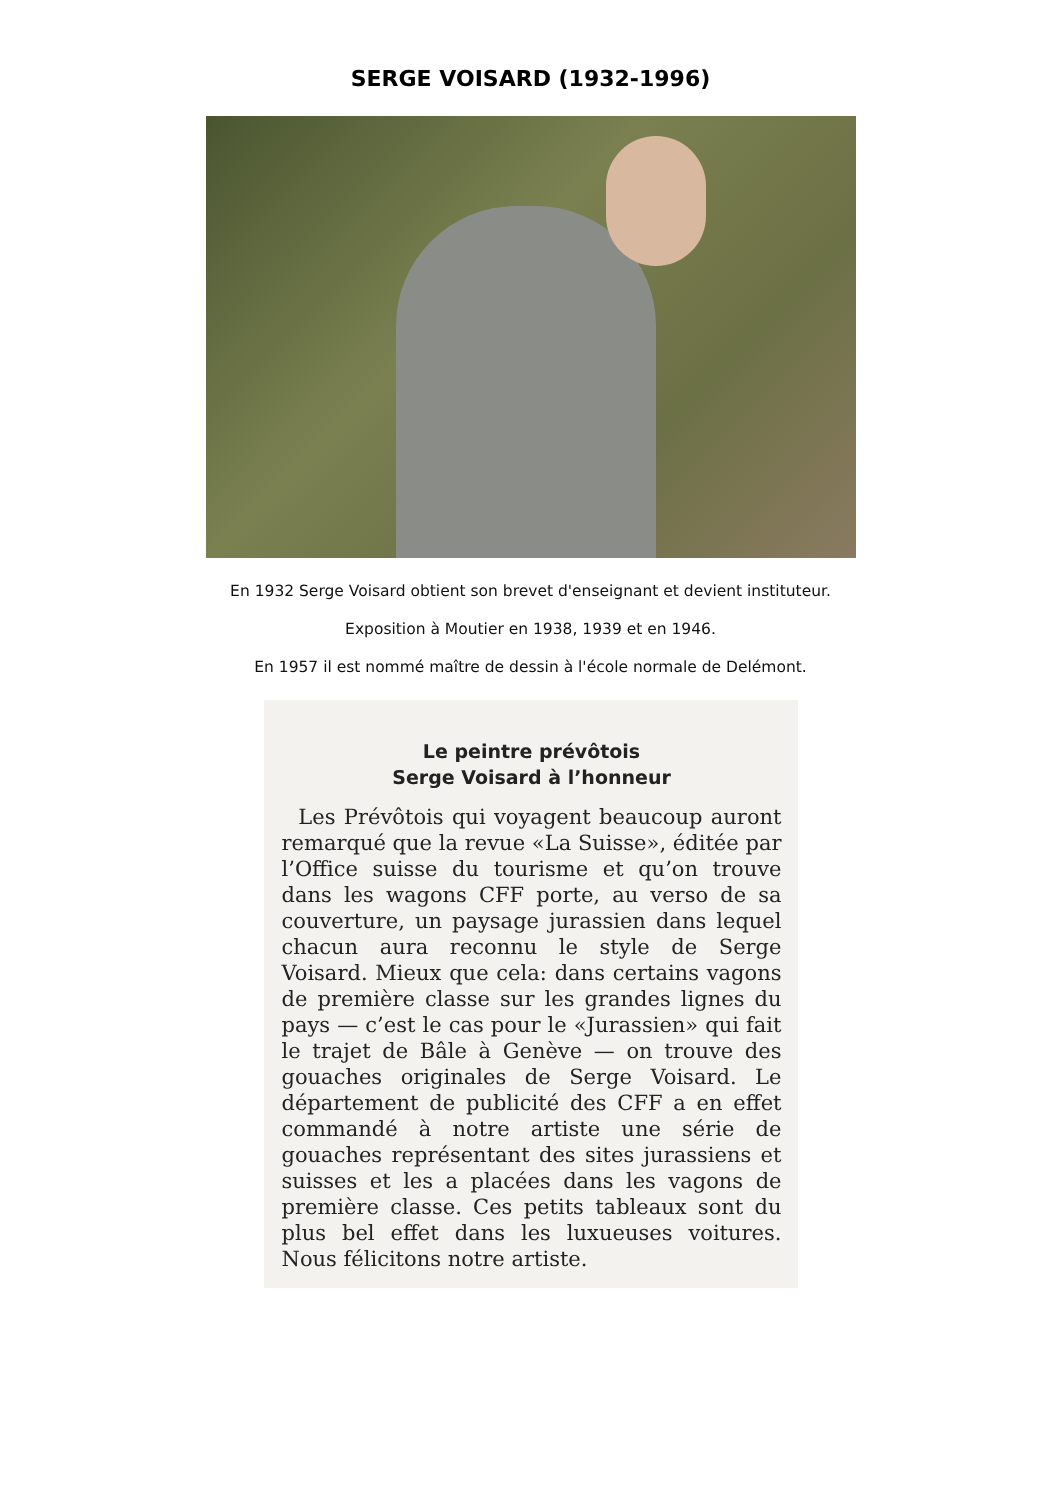SERGE VOISARD (1932-1996)
En 1932 Serge Voisard obtient son brevet d'enseignant et devient instituteur.
Exposition à Moutier en 1938, 1939 et en 1946.
En 1957 il est nommé maître de dessin à l'école normale de Delémont.
Le peintre prévôtois
Serge Voisard à l’honneur
Les Prévôtois qui voyagent beaucoup auront remarqué que la revue «La Suisse», éditée par l’Office suisse du tourisme et qu’on trouve dans les wagons CFF porte, au verso de sa couverture, un paysage jurassien dans lequel chacun aura reconnu le style de Serge Voisard. Mieux que cela: dans certains vagons de première classe sur les grandes lignes du pays — c’est le cas pour le «Jurassien» qui fait le trajet de Bâle à Genève — on trouve des gouaches originales de Serge Voisard. Le département de publicité des CFF a en effet commandé à notre artiste une série de gouaches représentant des sites jurassiens et suisses et les a placées dans les vagons de première classe. Ces petits tableaux sont du plus bel effet dans les luxueuses voitures. Nous félicitons notre artiste.